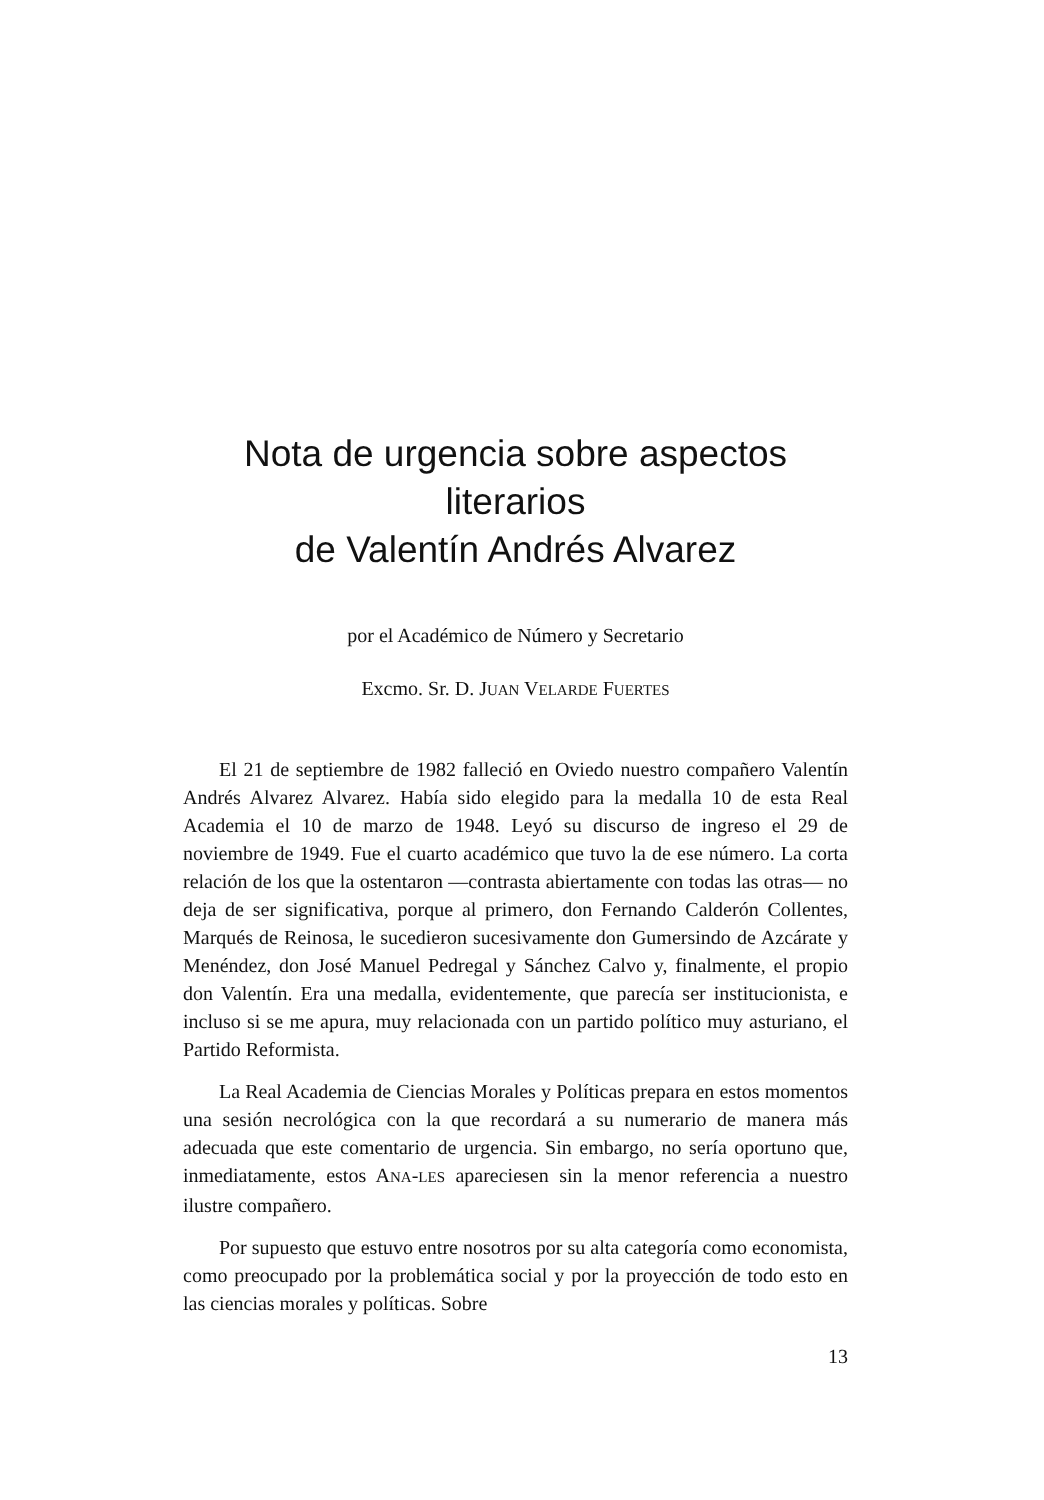Nota de urgencia sobre aspectos literarios
de Valentín Andrés Alvarez
por el Académico de Número y Secretario
Excmo. Sr. D. JUAN VELARDE FUERTES
El 21 de septiembre de 1982 falleció en Oviedo nuestro compañero Valentín Andrés Alvarez Alvarez. Había sido elegido para la medalla 10 de esta Real Academia el 10 de marzo de 1948. Leyó su discurso de ingreso el 29 de noviembre de 1949. Fue el cuarto académico que tuvo la de ese número. La corta relación de los que la ostentaron —contrasta abiertamente con todas las otras— no deja de ser significativa, porque al primero, don Fernando Calderón Collentes, Marqués de Reinosa, le sucedieron sucesivamente don Gumersindo de Azcárate y Menéndez, don José Manuel Pedregal y Sánchez Calvo y, finalmente, el propio don Valentín. Era una medalla, evidentemente, que parecía ser institucionista, e incluso si se me apura, muy relacionada con un partido político muy asturiano, el Partido Reformista.
La Real Academia de Ciencias Morales y Políticas prepara en estos momentos una sesión necrológica con la que recordará a su numerario de manera más adecuada que este comentario de urgencia. Sin embargo, no sería oportuno que, inmediatamente, estos ANA-LES apareciesen sin la menor referencia a nuestro ilustre compañero.
Por supuesto que estuvo entre nosotros por su alta categoría como economista, como preocupado por la problemática social y por la proyección de todo esto en las ciencias morales y políticas. Sobre
13